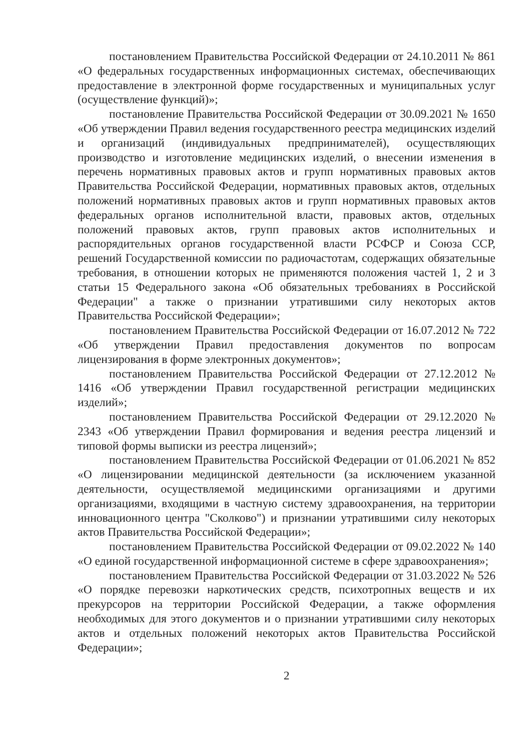постановлением Правительства Российской Федерации от 24.10.2011 № 861 «О федеральных государственных информационных системах, обеспечивающих предоставление в электронной форме государственных и муниципальных услуг (осуществление функций)»;
постановление Правительства Российской Федерации от 30.09.2021 № 1650 «Об утверждении Правил ведения государственного реестра медицинских изделий и организаций (индивидуальных предпринимателей), осуществляющих производство и изготовление медицинских изделий, о внесении изменения в перечень нормативных правовых актов и групп нормативных правовых актов Правительства Российской Федерации, нормативных правовых актов, отдельных положений нормативных правовых актов и групп нормативных правовых актов федеральных органов исполнительной власти, правовых актов, отдельных положений правовых актов, групп правовых актов исполнительных и распорядительных органов государственной власти РСФСР и Союза ССР, решений Государственной комиссии по радиочастотам, содержащих обязательные требования, в отношении которых не применяются положения частей 1, 2 и 3 статьи 15 Федерального закона «Об обязательных требованиях в Российской Федерации" а также о признании утратившими силу некоторых актов Правительства Российской Федерации»;
постановлением Правительства Российской Федерации от 16.07.2012 № 722 «Об утверждении Правил предоставления документов по вопросам лицензирования в форме электронных документов»;
постановлением Правительства Российской Федерации от 27.12.2012 № 1416 «Об утверждении Правил государственной регистрации медицинских изделий»;
постановлением Правительства Российской Федерации от 29.12.2020 № 2343 «Об утверждении Правил формирования и ведения реестра лицензий и типовой формы выписки из реестра лицензий»;
постановлением Правительства Российской Федерации от 01.06.2021 № 852 «О лицензировании медицинской деятельности (за исключением указанной деятельности, осуществляемой медицинскими организациями и другими организациями, входящими в частную систему здравоохранения, на территории инновационного центра "Сколково") и признании утратившими силу некоторых актов Правительства Российской Федерации»;
постановлением Правительства Российской Федерации от 09.02.2022 № 140 «О единой государственной информационной системе в сфере здравоохранения»;
постановлением Правительства Российской Федерации от 31.03.2022 № 526 «О порядке перевозки наркотических средств, психотропных веществ и их прекурсоров на территории Российской Федерации, а также оформления необходимых для этого документов и о признании утратившими силу некоторых актов и отдельных положений некоторых актов Правительства Российской Федерации»;
2